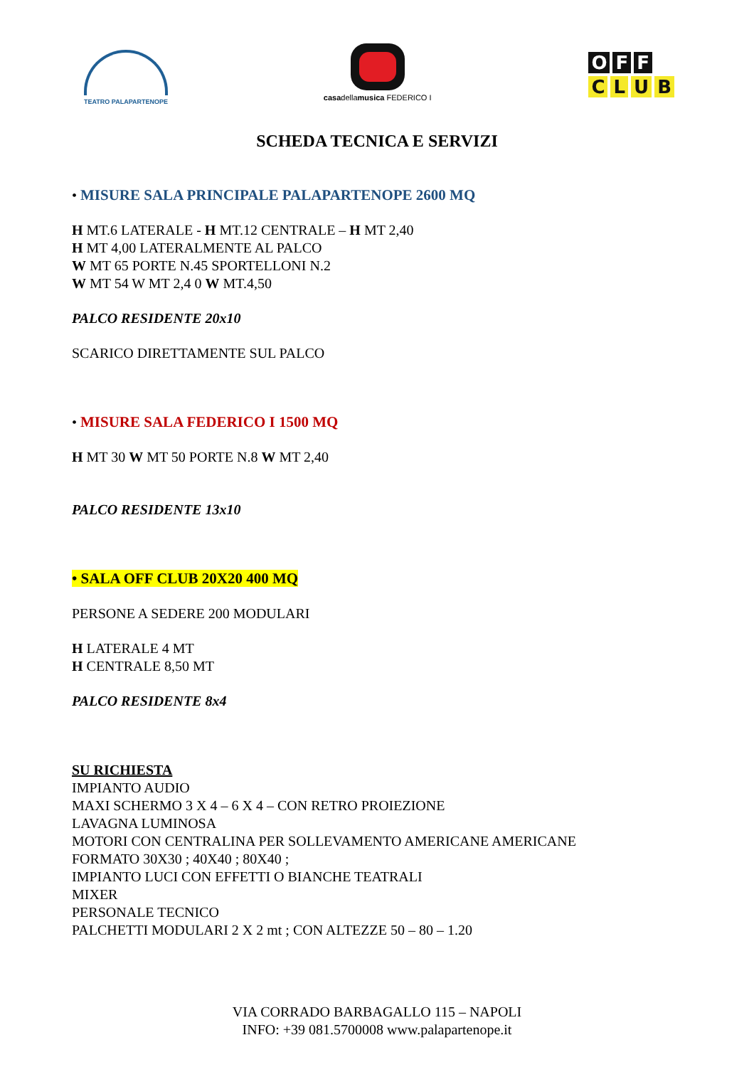TEATRO PALAPARTENOPE
casadellamusica FEDERICO I
O F F
CLUB
SCHEDA TECNICA E SERVIZI
• MISURE SALA PRINCIPALE PALAPARTENOPE 2600 MQ
H MT.6 LATERALE - H MT.12 CENTRALE – H MT 2,40
H MT 4,00 LATERALMENTE AL PALCO
W MT 65 PORTE N.45 SPORTELLONI N.2
W MT 54 W MT 2,4 0 W MT.4,50
PALCO RESIDENTE 20x10
SCARICO DIRETTAMENTE SUL PALCO
• MISURE SALA FEDERICO I 1500 MQ
H MT 30 W MT 50 PORTE N.8 W MT 2,40
PALCO RESIDENTE 13x10
• SALA OFF CLUB 20X20 400 MQ
PERSONE A SEDERE 200 MODULARI
H LATERALE 4 MT
H CENTRALE 8,50 MT
PALCO RESIDENTE 8x4
SU RICHIESTA
IMPIANTO AUDIO
MAXI SCHERMO 3 X 4 – 6 X 4 – CON RETRO PROIEZIONE
LAVAGNA LUMINOSA
MOTORI CON CENTRALINA PER SOLLEVAMENTO AMERICANE AMERICANE
FORMATO 30X30 ; 40X40 ; 80X40 ;
IMPIANTO LUCI CON EFFETTI O BIANCHE TEATRALI
MIXER
PERSONALE TECNICO
PALCHETTI MODULARI 2 X 2 mt ; CON ALTEZZE 50 – 80 – 1.20
VIA CORRADO BARBAGALLO 115 – NAPOLI
INFO: +39 081.5700008 www.palapartenope.it